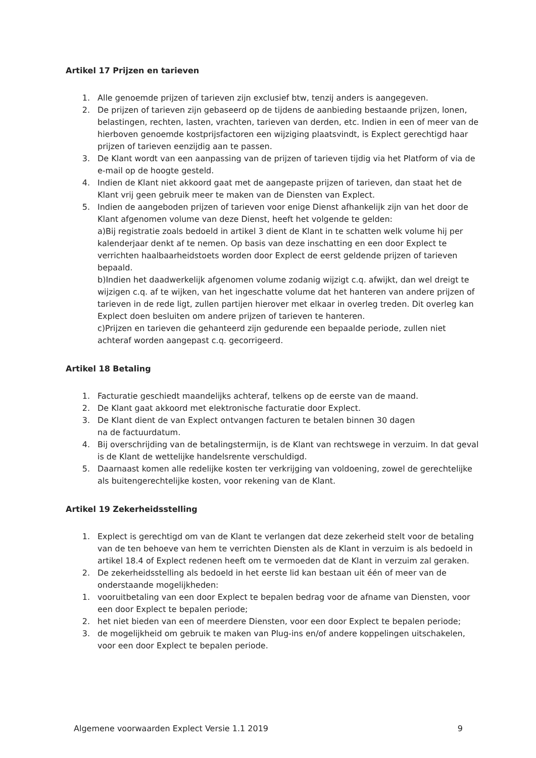Artikel 17 Prijzen en tarieven
1. Alle genoemde prijzen of tarieven zijn exclusief btw, tenzij anders is aangegeven.
2. De prijzen of tarieven zijn gebaseerd op de tijdens de aanbieding bestaande prijzen, lonen, belastingen, rechten, lasten, vrachten, tarieven van derden, etc. Indien in een of meer van de hierboven genoemde kostprijsfactoren een wijziging plaatsvindt, is Explect gerechtigd haar prijzen of tarieven eenzijdig aan te passen.
3. De Klant wordt van een aanpassing van de prijzen of tarieven tijdig via het Platform of via de e-mail op de hoogte gesteld.
4. Indien de Klant niet akkoord gaat met de aangepaste prijzen of tarieven, dan staat het de Klant vrij geen gebruik meer te maken van de Diensten van Explect.
5. Indien de aangeboden prijzen of tarieven voor enige Dienst afhankelijk zijn van het door de Klant afgenomen volume van deze Dienst, heeft het volgende te gelden:
a)Bij registratie zoals bedoeld in artikel 3 dient de Klant in te schatten welk volume hij per kalenderjaar denkt af te nemen. Op basis van deze inschatting en een door Explect te verrichten haalbaarheidstoets worden door Explect de eerst geldende prijzen of tarieven bepaald.
b)Indien het daadwerkelijk afgenomen volume zodanig wijzigt c.q. afwijkt, dan wel dreigt te wijzigen c.q. af te wijken, van het ingeschatte volume dat het hanteren van andere prijzen of tarieven in de rede ligt, zullen partijen hierover met elkaar in overleg treden. Dit overleg kan Explect doen besluiten om andere prijzen of tarieven te hanteren.
c)Prijzen en tarieven die gehanteerd zijn gedurende een bepaalde periode, zullen niet achteraf worden aangepast c.q. gecorrigeerd.
Artikel 18 Betaling
1. Facturatie geschiedt maandelijks achteraf, telkens op de eerste van de maand.
2. De Klant gaat akkoord met elektronische facturatie door Explect.
3. De Klant dient de van Explect ontvangen facturen te betalen binnen 30 dagen
na de factuurdatum.
4. Bij overschrijding van de betalingstermijn, is de Klant van rechtswege in verzuim. In dat geval is de Klant de wettelijke handelsrente verschuldigd.
5. Daarnaast komen alle redelijke kosten ter verkrijging van voldoening, zowel de gerechtelijke als buitengerechtelijke kosten, voor rekening van de Klant.
Artikel 19 Zekerheidsstelling
1. Explect is gerechtigd om van de Klant te verlangen dat deze zekerheid stelt voor de betaling van de ten behoeve van hem te verrichten Diensten als de Klant in verzuim is als bedoeld in artikel 18.4 of Explect redenen heeft om te vermoeden dat de Klant in verzuim zal geraken.
2. De zekerheidsstelling als bedoeld in het eerste lid kan bestaan uit één of meer van de onderstaande mogelijkheden:
1. vooruitbetaling van een door Explect te bepalen bedrag voor de afname van Diensten, voor een door Explect te bepalen periode;
2. het niet bieden van een of meerdere Diensten, voor een door Explect te bepalen periode;
3. de mogelijkheid om gebruik te maken van Plug-ins en/of andere koppelingen uitschakelen, voor een door Explect te bepalen periode.
Algemene voorwaarden Explect Versie 1.1 2019 9